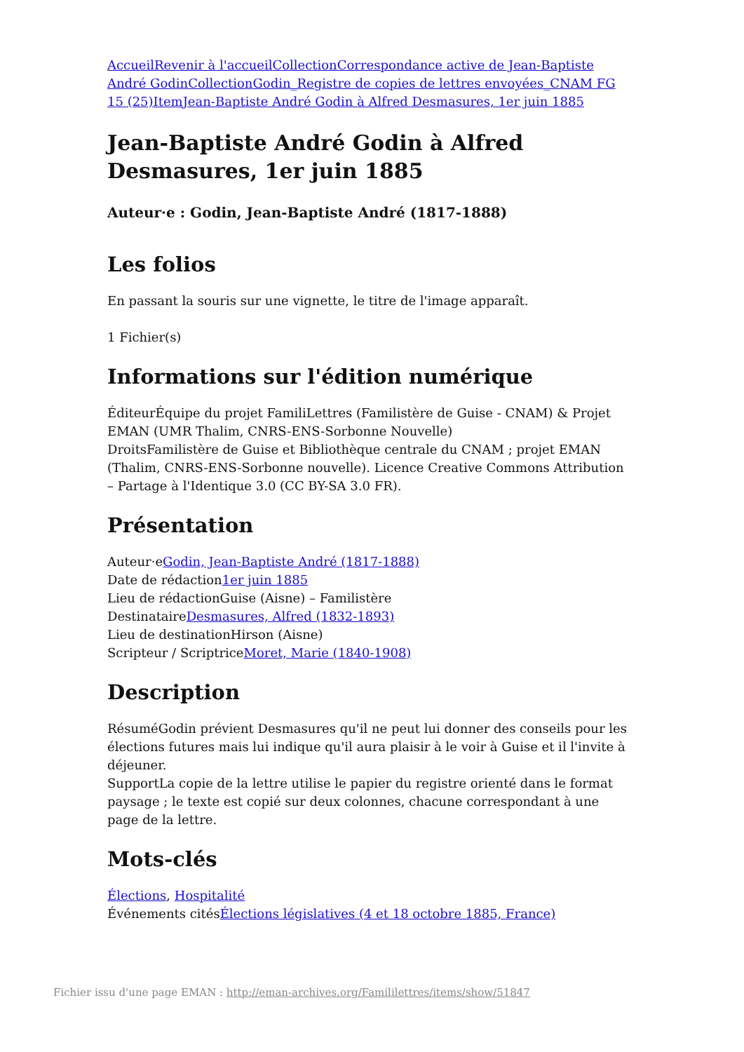Accueil Revenir à l'accueil Collection Correspondance active de Jean-Baptiste André Godin Collection Godin_Registre de copies de lettres envoyées_CNAM FG 15 (25) Item Jean-Baptiste André Godin à Alfred Desmasures, 1er juin 1885
Jean-Baptiste André Godin à Alfred Desmasures, 1er juin 1885
Auteur·e : Godin, Jean-Baptiste André (1817-1888)
Les folios
En passant la souris sur une vignette, le titre de l'image apparaît.
1 Fichier(s)
Informations sur l'édition numérique
ÉditeurÉquipe du projet FamiliLettres (Familistère de Guise - CNAM) & Projet EMAN (UMR Thalim, CNRS-ENS-Sorbonne Nouvelle)
DroitsFamilistère de Guise et Bibliothèque centrale du CNAM ; projet EMAN (Thalim, CNRS-ENS-Sorbonne nouvelle). Licence Creative Commons Attribution – Partage à l'Identique 3.0 (CC BY-SA 3.0 FR).
Présentation
Auteur·eGodin, Jean-Baptiste André (1817-1888)
Date de rédaction1er juin 1885
Lieu de rédactionGuise (Aisne) – Familistère
DestinataireDesmasures, Alfred (1832-1893)
Lieu de destinationHirson (Aisne)
Scripteur / ScriptriceMoret, Marie (1840-1908)
Description
RésuméGodin prévient Desmasures qu'il ne peut lui donner des conseils pour les élections futures mais lui indique qu'il aura plaisir à le voir à Guise et il l'invite à déjeuner.
SupportLa copie de la lettre utilise le papier du registre orienté dans le format paysage ; le texte est copié sur deux colonnes, chacune correspondant à une page de la lettre.
Mots-clés
Élections, Hospitalité
Événements citésÉlections législatives (4 et 18 octobre 1885, France)
Fichier issu d'une page EMAN : http://eman-archives.org/Famililettres/items/show/51847